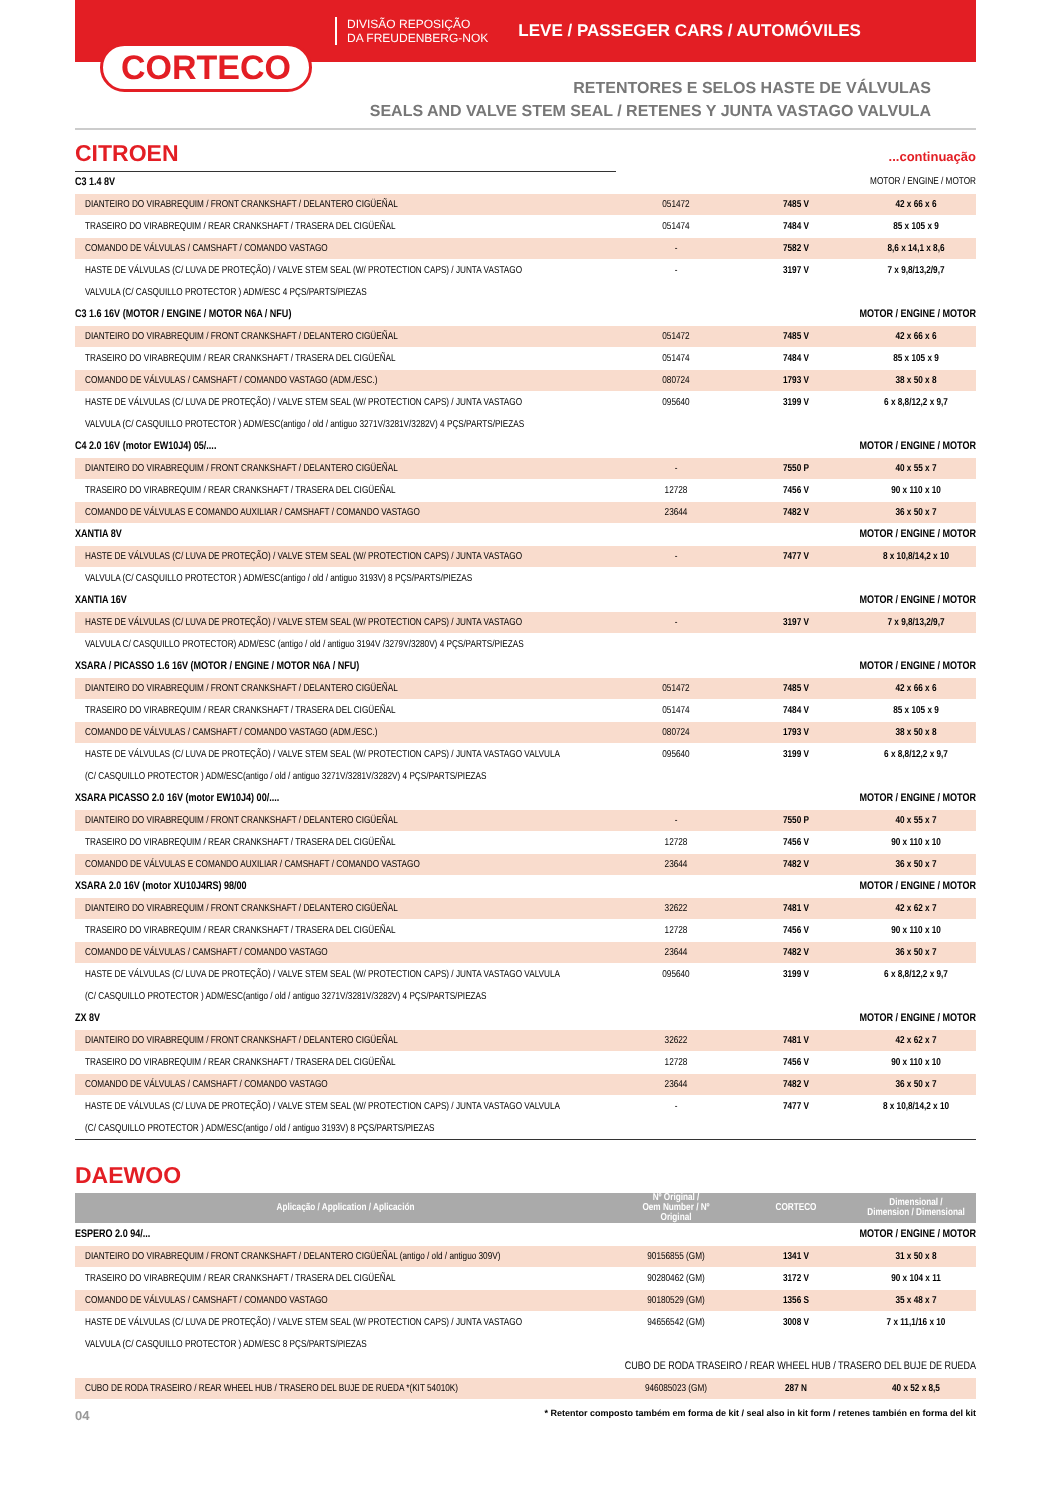CORTECO
DIVISÃO REPOSIÇÃO
DA FREUDENBERG-NOK
LEVE / PASSEGER CARS / AUTOMÓVILES
RETENTORES E SELOS HASTE DE VÁLVULAS
SEALS AND VALVE STEM SEAL / RETENES Y JUNTA VASTAGO VALVULA
CITROEN...continuação
| C3 1.4 8V | | | MOTOR / ENGINE / MOTOR |
| DIANTEIRO DO VIRABREQUIM / FRONT CRANKSHAFT / DELANTERO CIGÜEÑAL | 051472 | 7485 V | 42 x 66 x 6 |
| TRASEIRO DO VIRABREQUIM / REAR CRANKSHAFT / TRASERA DEL CIGÜEÑAL | 051474 | 7484 V | 85 x 105 x 9 |
| COMANDO DE VÁLVULAS / CAMSHAFT / COMANDO VASTAGO | - | 7582 V | 8,6 x 14,1 x 8,6 |
| HASTE DE VÁLVULAS (C/ LUVA DE PROTEÇÃO) / VALVE STEM SEAL (W/ PROTECTION CAPS) / JUNTA VASTAGO | - | 3197 V | 7 x 9,8/13,2/9,7 |
| VALVULA (C/ CASQUILLO PROTECTOR ) ADM/ESC 4 PÇS/PARTS/PIEZAS | | | |
| C3 1.6 16V (MOTOR / ENGINE / MOTOR N6A / NFU) | | | MOTOR / ENGINE / MOTOR |
| DIANTEIRO DO VIRABREQUIM / FRONT CRANKSHAFT / DELANTERO CIGÜEÑAL | 051472 | 7485 V | 42 x 66 x 6 |
| TRASEIRO DO VIRABREQUIM / REAR CRANKSHAFT / TRASERA DEL CIGÜEÑAL | 051474 | 7484 V | 85 x 105 x 9 |
| COMANDO DE VÁLVULAS / CAMSHAFT / COMANDO VASTAGO (ADM./ESC.) | 080724 | 1793 V | 38 x 50 x 8 |
| HASTE DE VÁLVULAS (C/ LUVA DE PROTEÇÃO) / VALVE STEM SEAL (W/ PROTECTION CAPS) / JUNTA VASTAGO | 095640 | 3199 V | 6 x 8,8/12,2 x 9,7 |
| VALVULA (C/ CASQUILLO PROTECTOR ) ADM/ESC(antigo / old / antiguo 3271V/3281V/3282V) 4 PÇS/PARTS/PIEZAS | | | |
| C4 2.0 16V (motor EW10J4) 05/.... | | | MOTOR / ENGINE / MOTOR |
| DIANTEIRO DO VIRABREQUIM / FRONT CRANKSHAFT / DELANTERO CIGÜEÑAL | - | 7550 P | 40 x 55 x 7 |
| TRASEIRO DO VIRABREQUIM / REAR CRANKSHAFT / TRASERA DEL CIGÜEÑAL | 12728 | 7456 V | 90 x 110 x 10 |
| COMANDO DE VÁLVULAS E COMANDO AUXILIAR / CAMSHAFT / COMANDO VASTAGO | 23644 | 7482 V | 36 x 50 x 7 |
| XANTIA 8V | | | MOTOR / ENGINE / MOTOR |
| HASTE DE VÁLVULAS (C/ LUVA DE PROTEÇÃO) / VALVE STEM SEAL (W/ PROTECTION CAPS) / JUNTA VASTAGO | - | 7477 V | 8 x 10,8/14,2 x 10 |
| VALVULA (C/ CASQUILLO PROTECTOR ) ADM/ESC(antigo / old / antiguo 3193V) 8 PÇS/PARTS/PIEZAS | | | |
| XANTIA 16V | | | MOTOR / ENGINE / MOTOR |
| HASTE DE VÁLVULAS (C/ LUVA DE PROTEÇÃO) / VALVE STEM SEAL (W/ PROTECTION CAPS) / JUNTA VASTAGO | - | 3197 V | 7 x 9,8/13,2/9,7 |
| VALVULA C/ CASQUILLO PROTECTOR) ADM/ESC (antigo / old / antiguo 3194V /3279V/3280V) 4 PÇS/PARTS/PIEZAS | | | |
| XSARA / PICASSO 1.6 16V (MOTOR / ENGINE / MOTOR N6A / NFU) | | | MOTOR / ENGINE / MOTOR |
| DIANTEIRO DO VIRABREQUIM / FRONT CRANKSHAFT / DELANTERO CIGÜEÑAL | 051472 | 7485 V | 42 x 66 x 6 |
| TRASEIRO DO VIRABREQUIM / REAR CRANKSHAFT / TRASERA DEL CIGÜEÑAL | 051474 | 7484 V | 85 x 105 x 9 |
| COMANDO DE VÁLVULAS / CAMSHAFT / COMANDO VASTAGO (ADM./ESC.) | 080724 | 1793 V | 38 x 50 x 8 |
| HASTE DE VÁLVULAS (C/ LUVA DE PROTEÇÃO) / VALVE STEM SEAL (W/ PROTECTION CAPS) / JUNTA VASTAGO VALVULA | 095640 | 3199 V | 6 x 8,8/12,2 x 9,7 |
| (C/ CASQUILLO PROTECTOR ) ADM/ESC(antigo / old / antiguo 3271V/3281V/3282V) 4 PÇS/PARTS/PIEZAS | | | |
| XSARA PICASSO 2.0 16V (motor EW10J4) 00/.... | | | MOTOR / ENGINE / MOTOR |
| DIANTEIRO DO VIRABREQUIM / FRONT CRANKSHAFT / DELANTERO CIGÜEÑAL | - | 7550 P | 40 x 55 x 7 |
| TRASEIRO DO VIRABREQUIM / REAR CRANKSHAFT / TRASERA DEL CIGÜEÑAL | 12728 | 7456 V | 90 x 110 x 10 |
| COMANDO DE VÁLVULAS E COMANDO AUXILIAR / CAMSHAFT / COMANDO VASTAGO | 23644 | 7482 V | 36 x 50 x 7 |
| XSARA 2.0 16V (motor XU10J4RS) 98/00 | | | MOTOR / ENGINE / MOTOR |
| DIANTEIRO DO VIRABREQUIM / FRONT CRANKSHAFT / DELANTERO CIGÜEÑAL | 32622 | 7481 V | 42 x 62 x 7 |
| TRASEIRO DO VIRABREQUIM / REAR CRANKSHAFT / TRASERA DEL CIGÜEÑAL | 12728 | 7456 V | 90 x 110 x 10 |
| COMANDO DE VÁLVULAS / CAMSHAFT / COMANDO VASTAGO | 23644 | 7482 V | 36 x 50 x 7 |
| HASTE DE VÁLVULAS (C/ LUVA DE PROTEÇÃO) / VALVE STEM SEAL (W/ PROTECTION CAPS) / JUNTA VASTAGO VALVULA | 095640 | 3199 V | 6 x 8,8/12,2 x 9,7 |
| (C/ CASQUILLO PROTECTOR ) ADM/ESC(antigo / old / antiguo 3271V/3281V/3282V) 4 PÇS/PARTS/PIEZAS | | | |
| ZX 8V | | | MOTOR / ENGINE / MOTOR |
| DIANTEIRO DO VIRABREQUIM / FRONT CRANKSHAFT / DELANTERO CIGÜEÑAL | 32622 | 7481 V | 42 x 62 x 7 |
| TRASEIRO DO VIRABREQUIM / REAR CRANKSHAFT / TRASERA DEL CIGÜEÑAL | 12728 | 7456 V | 90 x 110 x 10 |
| COMANDO DE VÁLVULAS / CAMSHAFT / COMANDO VASTAGO | 23644 | 7482 V | 36 x 50 x 7 |
| HASTE DE VÁLVULAS (C/ LUVA DE PROTEÇÃO) / VALVE STEM SEAL (W/ PROTECTION CAPS) / JUNTA VASTAGO VALVULA | - | 7477 V | 8 x 10,8/14,2 x 10 |
| (C/ CASQUILLO PROTECTOR ) ADM/ESC(antigo / old / antiguo 3193V) 8 PÇS/PARTS/PIEZAS | | | |
DAEWOO
| Aplicação / Application / Aplicación | Nº Original / Oem Number / Nº Original | CORTECO | Dimensional / Dimension / Dimensional |
| --- | --- | --- | --- |
| ESPERO 2.0 94/... | | | MOTOR / ENGINE / MOTOR |
| DIANTEIRO DO VIRABREQUIM / FRONT CRANKSHAFT / DELANTERO CIGÜEÑAL (antigo / old / antiguo 309V) | 90156855 (GM) | 1341 V | 31 x 50 x 8 |
| TRASEIRO DO VIRABREQUIM / REAR CRANKSHAFT / TRASERA DEL CIGÜEÑAL | 90280462 (GM) | 3172 V | 90 x 104 x 11 |
| COMANDO DE VÁLVULAS / CAMSHAFT / COMANDO VASTAGO | 90180529 (GM) | 1356 S | 35 x 48 x 7 |
| HASTE DE VÁLVULAS (C/ LUVA DE PROTEÇÃO) / VALVE STEM SEAL (W/ PROTECTION CAPS) / JUNTA VASTAGO | 94656542 (GM) | 3008 V | 7 x 11,1/16 x 10 |
| VALVULA (C/ CASQUILLO PROTECTOR ) ADM/ESC 8 PÇS/PARTS/PIEZAS | | | |
| | CUBO DE RODA TRASEIRO / REAR WHEEL HUB / TRASERO DEL BUJE DE RUEDA | | |
| CUBO DE RODA TRASEIRO / REAR WHEEL HUB / TRASERO DEL BUJE DE RUEDA *(KIT 54010K) | 946085023 (GM) | 287 N | 40 x 52 x 8,5 |
04 * Retentor composto também em forma de kit / seal also in kit form / retenes también en forma del kit